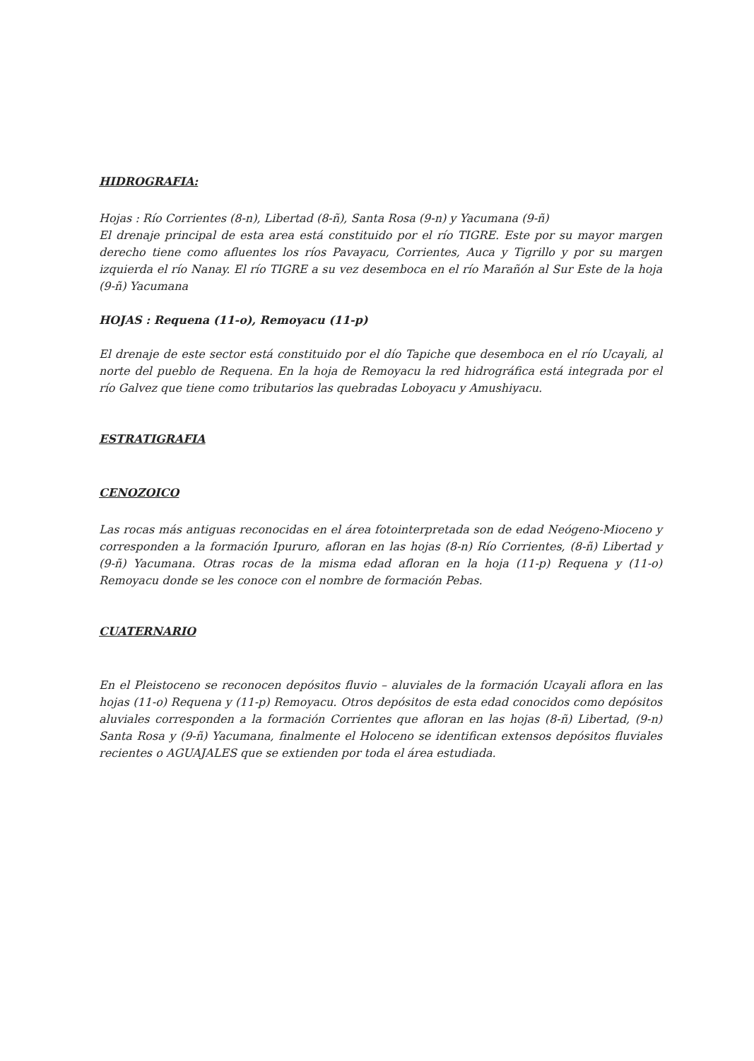HIDROGRAFIA:
Hojas : Río Corrientes (8-n), Libertad (8-ñ), Santa Rosa (9-n) y Yacumana (9-ñ)
El drenaje principal de esta area está constituido por el río TIGRE. Este por su mayor margen derecho tiene como afluentes los ríos Pavayacu, Corrientes, Auca y Tigrillo y por su margen izquierda el río Nanay. El río TIGRE a su vez desemboca en el río Marañón al Sur Este de la hoja (9-ñ) Yacumana
HOJAS : Requena (11-o), Remoyacu (11-p)
El drenaje de este sector está constituido por el dío Tapiche que desemboca en el río Ucayali, al norte del pueblo de Requena. En la hoja de Remoyacu la red hidrográfica está integrada por el río Galvez que tiene como tributarios las quebradas Loboyacu y Amushiyacu.
ESTRATIGRAFIA
CENOZOICO
Las rocas más antiguas reconocidas en el área fotointerpretada son de edad Neógeno-Mioceno y corresponden a la formación Ipururo, afloran en las hojas (8-n) Río Corrientes, (8-ñ) Libertad y (9-ñ) Yacumana. Otras rocas de la misma edad afloran en la hoja (11-p) Requena y (11-o) Remoyacu donde se les conoce con el nombre de formación Pebas.
CUATERNARIO
En el Pleistoceno se reconocen depósitos fluvio – aluviales de la formación Ucayali aflora en las hojas (11-o) Requena y (11-p) Remoyacu. Otros depósitos de esta edad conocidos como depósitos aluviales corresponden a la formación Corrientes que afloran en las hojas (8-ñ) Libertad, (9-n) Santa Rosa y (9-ñ) Yacumana, finalmente el Holoceno se identifican extensos depósitos fluviales recientes o AGUAJALES que se extienden por toda el área estudiada.